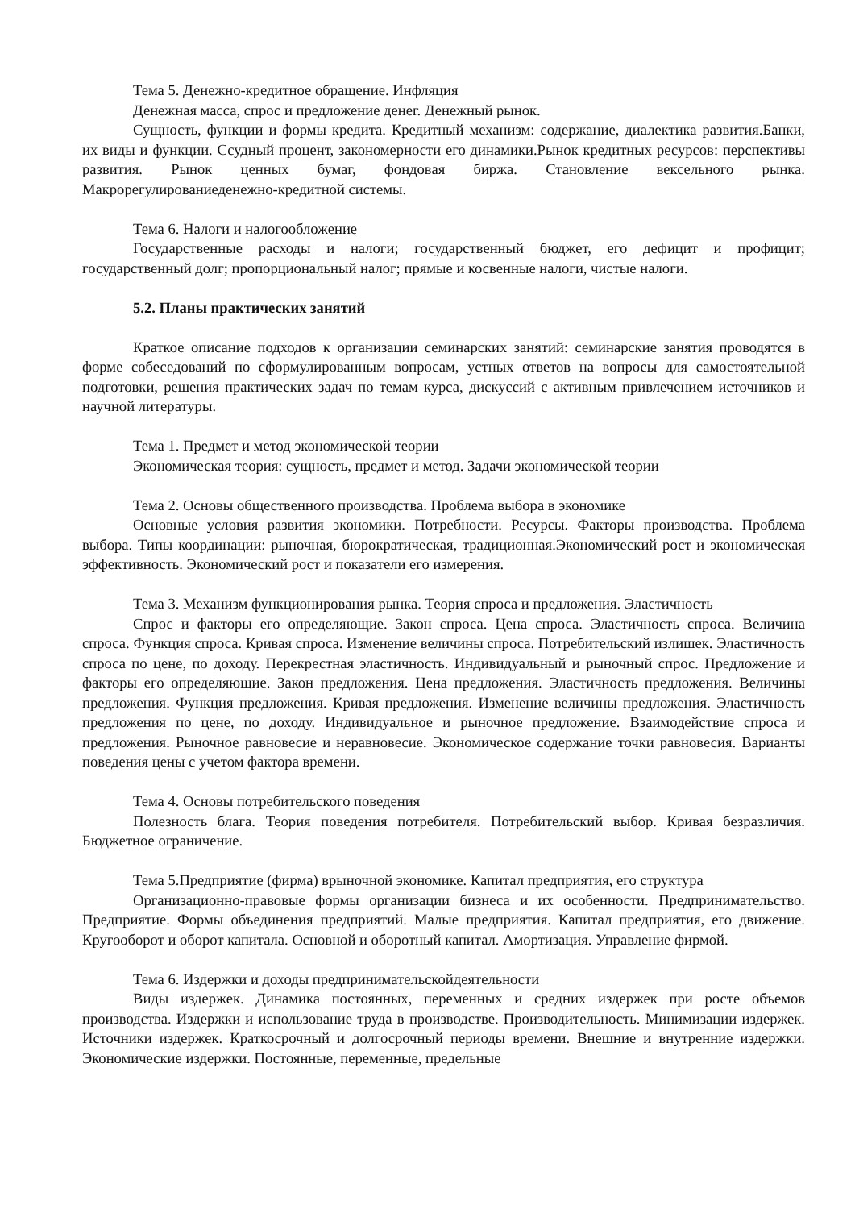Тема 5. Денежно-кредитное обращение. Инфляция
Денежная масса, спрос и предложение денег. Денежный рынок.
Сущность, функции и формы кредита. Кредитный механизм: содержание, диалектика развития.Банки, их виды и функции. Ссудный процент, закономерности его динамики.Рынок кредитных ресурсов: перспективы развития. Рынок ценных бумаг, фондовая биржа. Становление вексельного рынка. Макрорегулированиеденежно-кредитной системы.
Тема 6. Налоги и налогообложение
Государственные расходы и налоги; государственный бюджет, его дефицит и профицит; государственный долг; пропорциональный налог; прямые и косвенные налоги, чистые налоги.
5.2. Планы практических занятий
Краткое описание подходов к организации семинарских занятий: семинарские занятия проводятся в форме собеседований по сформулированным вопросам, устных ответов на вопросы для самостоятельной подготовки, решения практических задач по темам курса, дискуссий с активным привлечением источников и научной литературы.
Тема 1. Предмет и метод экономической теории
Экономическая теория: сущность, предмет и метод. Задачи экономической теории
Тема 2. Основы общественного производства. Проблема выбора в экономике
Основные условия развития экономики. Потребности. Ресурсы. Факторы производства. Проблема выбора. Типы координации: рыночная, бюрократическая, традиционная.Экономический рост и экономическая эффективность. Экономический рост и показатели его измерения.
Тема 3. Механизм функционирования рынка. Теория спроса и предложения. Эластичность
Спрос и факторы его определяющие. Закон спроса. Цена спроса. Эластичность спроса. Величина спроса. Функция спроса. Кривая спроса. Изменение величины спроса. Потребительский излишек. Эластичность спроса по цене, по доходу. Перекрестная эластичность. Индивидуальный и рыночный спрос. Предложение и факторы его определяющие. Закон предложения. Цена предложения. Эластичность предложения. Величины предложения. Функция предложения. Кривая предложения. Изменение величины предложения. Эластичность предложения по цене, по доходу. Индивидуальное и рыночное предложение. Взаимодействие спроса и предложения. Рыночное равновесие и неравновесие. Экономическое содержание точки равновесия. Варианты поведения цены с учетом фактора времени.
Тема 4. Основы потребительского поведения
Полезность блага. Теория поведения потребителя. Потребительский выбор. Кривая безразличия. Бюджетное ограничение.
Тема 5.Предприятие (фирма) врыночной экономике. Капитал предприятия, его структура
Организационно-правовые формы организации бизнеса и их особенности. Предпринимательство. Предприятие. Формы объединения предприятий. Малые предприятия. Капитал предприятия, его движение. Кругооборот и оборот капитала. Основной и оборотный капитал. Амортизация. Управление фирмой.
Тема 6. Издержки и доходы предпринимательскойдеятельности
Виды издержек. Динамика постоянных, переменных и средних издержек при росте объемов производства. Издержки и использование труда в производстве. Производительность. Минимизации издержек. Источники издержек. Краткосрочный и долгосрочный периоды времени. Внешние и внутренние издержки. Экономические издержки. Постоянные, переменные, предельные